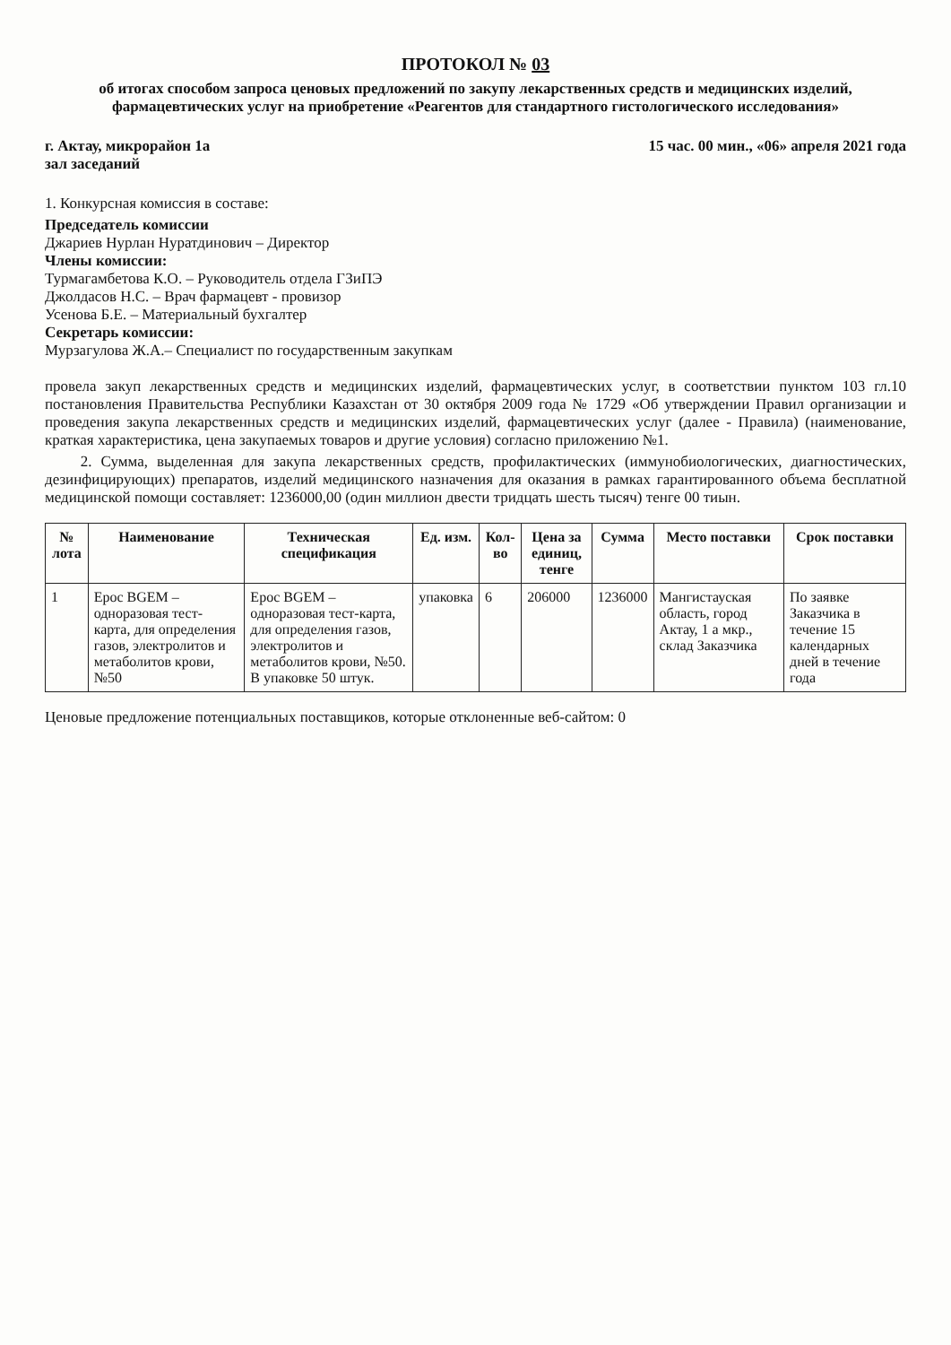ПРОТОКОЛ № 03
об итогах способом запроса ценовых предложений по закупу лекарственных средств и медицинских изделий, фармацевтических услуг на приобретение «Реагентов для стандартного гистологического исследования»
г. Актау, микрорайон 1а
зал заседаний
15 час. 00 мин., «06» апреля 2021 года
1. Конкурсная комиссия в составе:
Председатель комиссии
Джариев Нурлан Нуратдинович – Директор
Члены комиссии:
Турмагамбетова К.О. – Руководитель отдела ГЗиПЭ
Джолдасов Н.С. – Врач фармацевт - провизор
Усенова Б.Е. – Материальный бухгалтер
Секретарь комиссии:
Мурзагулова Ж.А.– Специалист по государственным закупкам
провела закуп лекарственных средств и медицинских изделий, фармацевтических услуг, в соответствии пунктом 103 гл.10 постановления Правительства Республики Казахстан от 30 октября 2009 года № 1729 «Об утверждении Правил организации и проведения закупа лекарственных средств и медицинских изделий, фармацевтических услуг (далее - Правила) (наименование, краткая характеристика, цена закупаемых товаров и другие условия) согласно приложению №1.
2. Сумма, выделенная для закупа лекарственных средств, профилактических (иммунобиологических, диагностических, дезинфицирующих) препаратов, изделий медицинского назначения для оказания в рамках гарантированного объема бесплатной медицинской помощи составляет: 1236000,00 (один миллион двести тридцать шесть тысяч) тенге 00 тиын.
| № лота | Наименование | Техническая спецификация | Ед. изм. | Кол-во | Цена за единиц, тенге | Сумма | Место поставки | Срок поставки |
| --- | --- | --- | --- | --- | --- | --- | --- | --- |
| 1 | Epoc BGEM – одноразовая тест-карта, для определения газов, электролитов и метаболитов крови, №50 | Epoc BGEM – одноразовая тест-карта, для определения газов, электролитов и метаболитов крови, №50. В упаковке 50 штук. | упаковка | 6 | 206000 | 1236000 | Мангистауская область, город Актау, 1 а мкр., склад Заказчика | По заявке Заказчика в течение 15 календарных дней в течение года |
Ценовые предложение потенциальных поставщиков, которые отклоненные веб-сайтом: 0